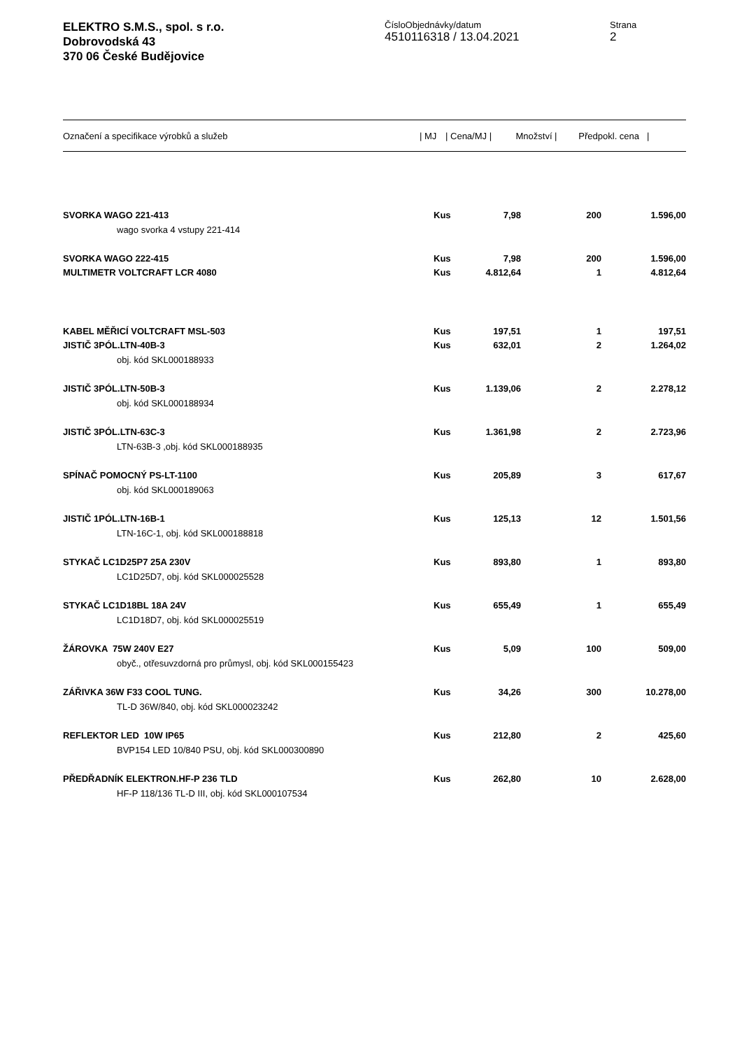ELEKTRO S.M.S., spol. s r.o.
Dobrovodská 43
370 06 České Budějovice
ČísloObjednávky/datum
4510116318 / 13.04.2021
Strana
2
| Označení a specifikace výrobků a služeb | / MJ | / Cena/MJ / | Množství / | Předpokl. cena / |
| --- | --- | --- | --- | --- |
| SVORKA WAGO 221-413 | Kus | 7,98 | 200 | 1.596,00 |
| wago svorka 4 vstupy 221-414 | | | | |
| SVORKA WAGO 222-415 | Kus | 7,98 | 200 | 1.596,00 |
| MULTIMETR VOLTCRAFT LCR 4080 | Kus | 4.812,64 | 1 | 4.812,64 |
| KABEL MĚŘICÍ VOLTCRAFT MSL-503 | Kus | 197,51 | 1 | 197,51 |
| JISTIČ 3PÓL.LTN-40B-3 | Kus | 632,01 | 2 | 1.264,02 |
| obj. kód SKL000188933 | | | | |
| JISTIČ 3PÓL.LTN-50B-3 | Kus | 1.139,06 | 2 | 2.278,12 |
| obj. kód SKL000188934 | | | | |
| JISTIČ 3PÓL.LTN-63C-3 | Kus | 1.361,98 | 2 | 2.723,96 |
| LTN-63B-3 ,obj. kód SKL000188935 | | | | |
| SPÍNAČ POMOCNÝ PS-LT-1100 | Kus | 205,89 | 3 | 617,67 |
| obj. kód SKL000189063 | | | | |
| JISTIČ 1PÓL.LTN-16B-1 | Kus | 125,13 | 12 | 1.501,56 |
| LTN-16C-1, obj. kód SKL000188818 | | | | |
| STYKAČ LC1D25P7 25A 230V | Kus | 893,80 | 1 | 893,80 |
| LC1D25D7, obj. kód SKL000025528 | | | | |
| STYKAČ LC1D18BL 18A 24V | Kus | 655,49 | 1 | 655,49 |
| LC1D18D7, obj. kód SKL000025519 | | | | |
| ŽÁROVKA 75W 240V E27 | Kus | 5,09 | 100 | 509,00 |
| obyč., otřesuvzdorná pro průmysl, obj. kód SKL000155423 | | | | |
| ZÁŘIVKA 36W F33 COOL TUNG. | Kus | 34,26 | 300 | 10.278,00 |
| TL-D 36W/840, obj. kód SKL000023242 | | | | |
| REFLEKTOR LED 10W IP65 | Kus | 212,80 | 2 | 425,60 |
| BVP154 LED 10/840 PSU, obj. kód SKL000300890 | | | | |
| PŘEDŘADNÍK ELEKTRON.HF-P 236 TLD | Kus | 262,80 | 10 | 2.628,00 |
| HF-P 118/136 TL-D III, obj. kód SKL000107534 | | | | |